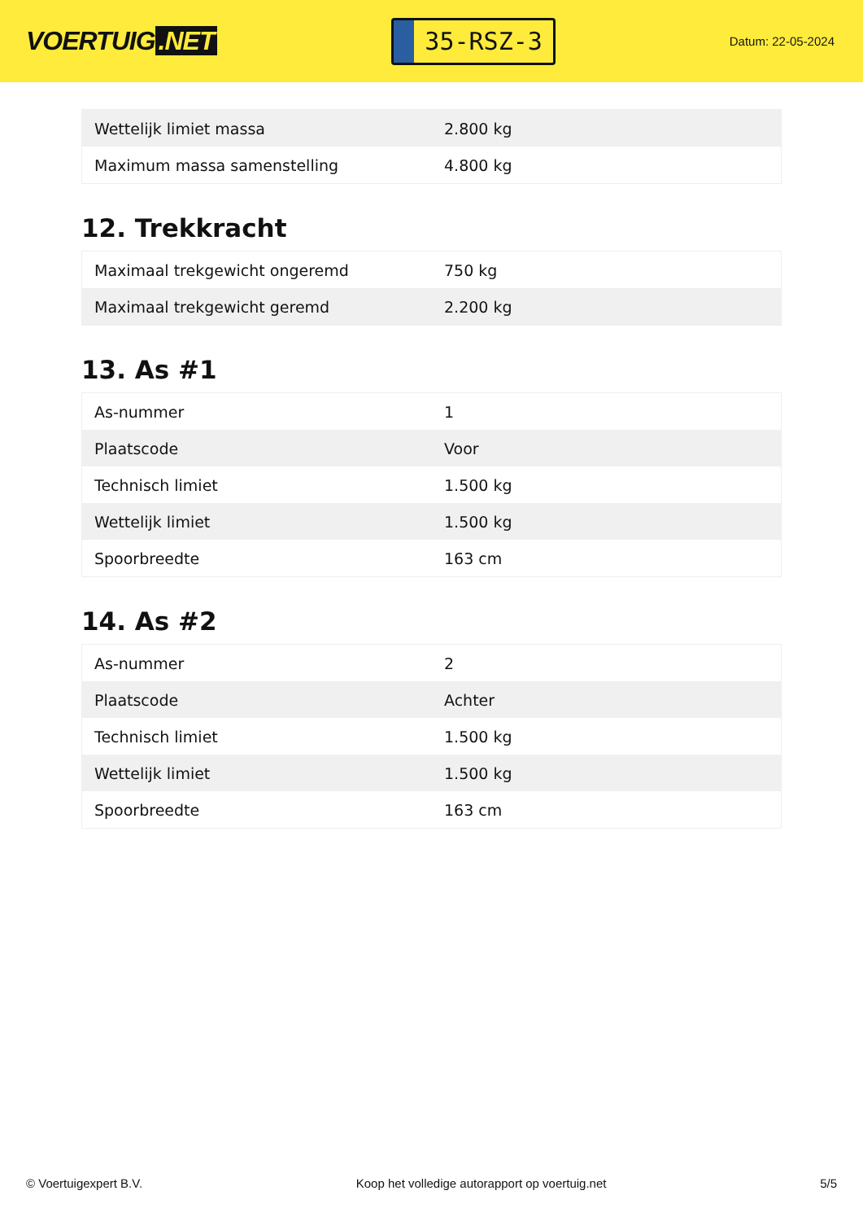VOERTUIG.NET
35-RSZ-3
Datum: 22-05-2024
| Wettelijk limiet massa | 2.800 kg |
| Maximum massa samenstelling | 4.800 kg |
12. Trekkracht
| Maximaal trekgewicht ongeremd | 750 kg |
| Maximaal trekgewicht geremd | 2.200 kg |
13. As #1
| As-nummer | 1 |
| Plaatscode | Voor |
| Technisch limiet | 1.500 kg |
| Wettelijk limiet | 1.500 kg |
| Spoorbreedte | 163 cm |
14. As #2
| As-nummer | 2 |
| Plaatscode | Achter |
| Technisch limiet | 1.500 kg |
| Wettelijk limiet | 1.500 kg |
| Spoorbreedte | 163 cm |
© Voertuigexpert B.V. Koop het volledige autorapport op voertuig.net 5/5